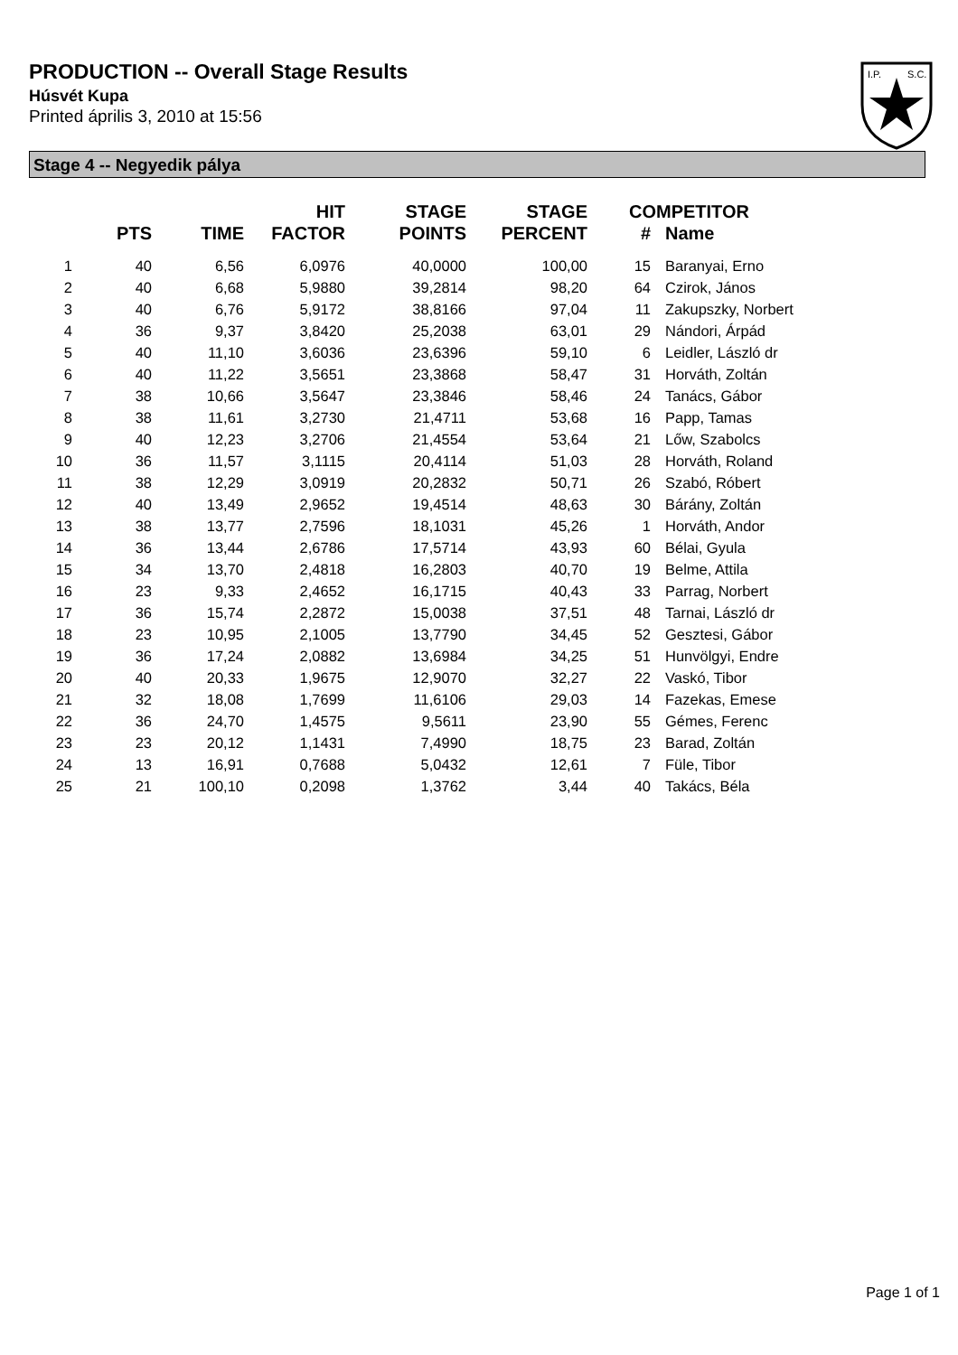PRODUCTION -- Overall Stage Results
Húsvét Kupa
Printed április 3, 2010 at 15:56
I.P.
S.C.
Stage 4 -- Negyedik pálya
| | PTS | TIME | HIT FACTOR | STAGE POINTS | STAGE PERCENT | # | COMPETITOR Name |
| --- | --- | --- | --- | --- | --- | --- | --- |
| 1 | 40 | 6,56 | 6,0976 | 40,0000 | 100,00 | 15 | Baranyai, Erno |
| 2 | 40 | 6,68 | 5,9880 | 39,2814 | 98,20 | 64 | Czirok, János |
| 3 | 40 | 6,76 | 5,9172 | 38,8166 | 97,04 | 11 | Zakupszky, Norbert |
| 4 | 36 | 9,37 | 3,8420 | 25,2038 | 63,01 | 29 | Nándori, Árpád |
| 5 | 40 | 11,10 | 3,6036 | 23,6396 | 59,10 | 6 | Leidler, László dr |
| 6 | 40 | 11,22 | 3,5651 | 23,3868 | 58,47 | 31 | Horváth, Zoltán |
| 7 | 38 | 10,66 | 3,5647 | 23,3846 | 58,46 | 24 | Tanács, Gábor |
| 8 | 38 | 11,61 | 3,2730 | 21,4711 | 53,68 | 16 | Papp, Tamas |
| 9 | 40 | 12,23 | 3,2706 | 21,4554 | 53,64 | 21 | Lőw, Szabolcs |
| 10 | 36 | 11,57 | 3,1115 | 20,4114 | 51,03 | 28 | Horváth, Roland |
| 11 | 38 | 12,29 | 3,0919 | 20,2832 | 50,71 | 26 | Szabó, Róbert |
| 12 | 40 | 13,49 | 2,9652 | 19,4514 | 48,63 | 30 | Bárány, Zoltán |
| 13 | 38 | 13,77 | 2,7596 | 18,1031 | 45,26 | 1 | Horváth, Andor |
| 14 | 36 | 13,44 | 2,6786 | 17,5714 | 43,93 | 60 | Bélai, Gyula |
| 15 | 34 | 13,70 | 2,4818 | 16,2803 | 40,70 | 19 | Belme, Attila |
| 16 | 23 | 9,33 | 2,4652 | 16,1715 | 40,43 | 33 | Parrag, Norbert |
| 17 | 36 | 15,74 | 2,2872 | 15,0038 | 37,51 | 48 | Tarnai, László dr |
| 18 | 23 | 10,95 | 2,1005 | 13,7790 | 34,45 | 52 | Gesztesi, Gábor |
| 19 | 36 | 17,24 | 2,0882 | 13,6984 | 34,25 | 51 | Hunvölgyi, Endre |
| 20 | 40 | 20,33 | 1,9675 | 12,9070 | 32,27 | 22 | Vaskó, Tibor |
| 21 | 32 | 18,08 | 1,7699 | 11,6106 | 29,03 | 14 | Fazekas, Emese |
| 22 | 36 | 24,70 | 1,4575 | 9,5611 | 23,90 | 55 | Gémes, Ferenc |
| 23 | 23 | 20,12 | 1,1431 | 7,4990 | 18,75 | 23 | Barad, Zoltán |
| 24 | 13 | 16,91 | 0,7688 | 5,0432 | 12,61 | 7 | Füle, Tibor |
| 25 | 21 | 100,10 | 0,2098 | 1,3762 | 3,44 | 40 | Takács, Béla |
Page 1 of 1